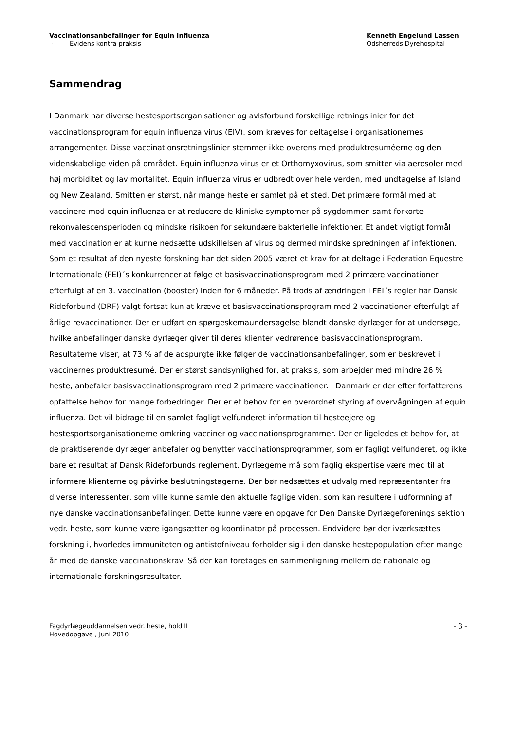Vaccinationsanbefalinger for Equin Influenza
- Evidens kontra praksis
Kenneth Engelund Lassen
Odsherreds Dyrehospital
Sammendrag
I Danmark har diverse hestesportsorganisationer og avlsforbund forskellige retningslinier for det vaccinationsprogram for equin influenza virus (EIV), som kræves for deltagelse i organisationernes arrangementer. Disse vaccinationsretningslinier stemmer ikke overens med produktresuméerne og den videnskabelige viden på området. Equin influenza virus er et Orthomyxovirus, som smitter via aerosoler med høj morbiditet og lav mortalitet. Equin influenza virus er udbredt over hele verden, med undtagelse af Island og New Zealand. Smitten er størst, når mange heste er samlet på et sted. Det primære formål med at vaccinere mod equin influenza er at reducere de kliniske symptomer på sygdommen samt forkorte rekonvalescensperioden og mindske risikoen for sekundære bakterielle infektioner. Et andet vigtigt formål med vaccination er at kunne nedsætte udskillelsen af virus og dermed mindske spredningen af infektionen. Som et resultat af den nyeste forskning har det siden 2005 været et krav for at deltage i Federation Equestre Internationale (FEI)´s konkurrencer at følge et basisvaccinationsprogram med 2 primære vaccinationer efterfulgt af en 3. vaccination (booster) inden for 6 måneder. På trods af ændringen i FEI´s regler har Dansk Rideforbund (DRF) valgt fortsat kun at kræve et basisvaccinationsprogram med 2 vaccinationer efterfulgt af årlige revaccinationer. Der er udført en spørgeskemaundersøgelse blandt danske dyrlæger for at undersøge, hvilke anbefalinger danske dyrlæger giver til deres klienter vedrørende basisvaccinationsprogram. Resultaterne viser, at 73 % af de adspurgte ikke følger de vaccinationsanbefalinger, som er beskrevet i vaccinernes produktresumé. Der er størst sandsynlighed for, at praksis, som arbejder med mindre 26 % heste, anbefaler basisvaccinationsprogram med 2 primære vaccinationer. I Danmark er der efter forfatterens opfattelse behov for mange forbedringer. Der er et behov for en overordnet styring af overvågningen af equin influenza. Det vil bidrage til en samlet fagligt velfunderet information til hesteejere og hestesportsorganisationerne omkring vacciner og vaccinationsprogrammer. Der er ligeledes et behov for, at de praktiserende dyrlæger anbefaler og benytter vaccinationsprogrammer, som er fagligt velfunderet, og ikke bare et resultat af Dansk Rideforbunds reglement. Dyrlægerne må som faglig ekspertise være med til at informere klienterne og påvirke beslutningstagerne. Der bør nedsættes et udvalg med repræsentanter fra diverse interessenter, som ville kunne samle den aktuelle faglige viden, som kan resultere i udformning af nye danske vaccinationsanbefalinger. Dette kunne være en opgave for Den Danske Dyrlægeforenings sektion vedr. heste, som kunne være igangsætter og koordinator på processen. Endvidere bør der iværksættes forskning i, hvorledes immuniteten og antistofniveau forholder sig i den danske hestepopulation efter mange år med de danske vaccinationskrav. Så der kan foretages en sammenligning mellem de nationale og internationale forskningsresultater.
Fagdyrlægeuddannelsen vedr. heste, hold II
Hovedopgave , Juni 2010
- 3 -